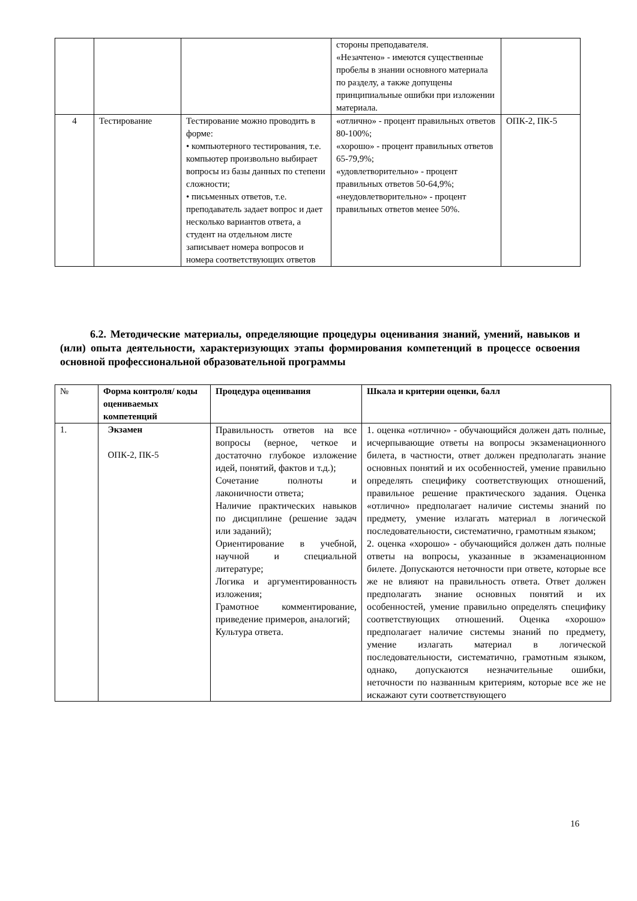| | | | стороны преподавателя. «Незачтено» - имеются существенные пробелы в знании основного материала по разделу, а также допущены принципиальные ошибки при изложении материала. | |
| 4 | Тестирование | Тестирование можно проводить в форме: • компьютерного тестирования, т.е. компьютер произвольно выбирает вопросы из базы данных по степени сложности; • письменных ответов, т.е. преподаватель задает вопрос и дает несколько вариантов ответа, а студент на отдельном листе записывает номера вопросов и номера соответствующих ответов | «отлично» - процент правильных ответов 80-100%; «хорошо» - процент правильных ответов 65-79,9%; «удовлетворительно» - процент правильных ответов 50-64,9%; «неудовлетворительно» - процент правильных ответов менее 50%. | ОПК-2, ПК-5 |
6.2. Методические материалы, определяющие процедуры оценивания знаний, умений, навыков и (или) опыта деятельности, характеризующих этапы формирования компетенций в процессе освоения основной профессиональной образовательной программы
| № | Форма контроля/ коды оцениваемых компетенций | Процедура оценивания | Шкала и критерии оценки, балл |
| --- | --- | --- | --- |
| 1. | Экзамен ОПК-2, ПК-5 | Правильность ответов на все вопросы (верное, четкое и достаточно глубокое изложение идей, понятий, фактов и т.д.); Сочетание полноты и лаконичности ответа; Наличие практических навыков по дисциплине (решение задач или заданий); Ориентирование в учебной, научной и специальной литературе; Логика и аргументированность изложения; Грамотное комментирование, приведение примеров, аналогий; Культура ответа. | 1. оценка «отлично» - обучающийся должен дать полные, исчерпывающие ответы на вопросы экзаменационного билета, в частности, ответ должен предполагать знание основных понятий и их особенностей, умение правильно определять специфику соответствующих отношений, правильное решение практического задания. Оценка «отлично» предполагает наличие системы знаний по предмету, умение излагать материал в логической последовательности, систематично, грамотным языком; 2. оценка «хорошо» - обучающийся должен дать полные ответы на вопросы, указанные в экзаменационном билете. Допускаются неточности при ответе, которые все же не влияют на правильность ответа. Ответ должен предполагать знание основных понятий и их особенностей, умение правильно определять специфику соответствующих отношений. Оценка «хорошо» предполагает наличие системы знаний по предмету, умение излагать материал в логической последовательности, систематично, грамотным языком, однако, допускаются незначительные ошибки, неточности по названным критериям, которые все же не искажают сути соответствующего |
16